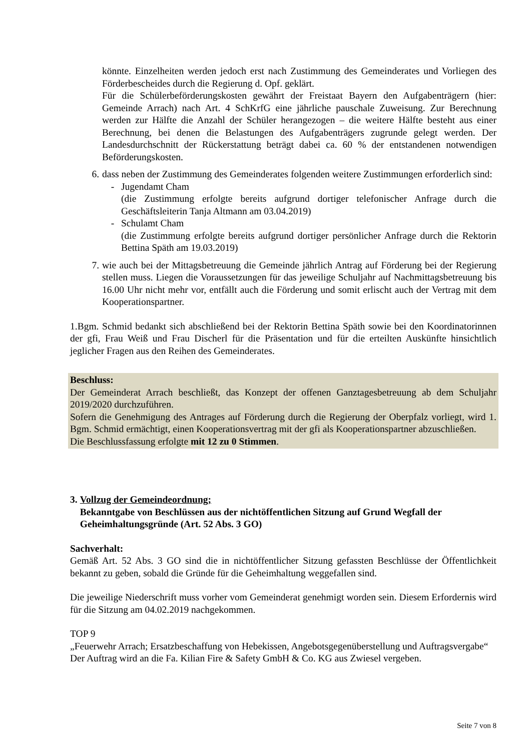könnte. Einzelheiten werden jedoch erst nach Zustimmung des Gemeinderates und Vorliegen des Förderbescheides durch die Regierung d. Opf. geklärt.
Für die Schülerbeförderungskosten gewährt der Freistaat Bayern den Aufgabenträgern (hier: Gemeinde Arrach) nach Art. 4 SchKrfG eine jährliche pauschale Zuweisung. Zur Berechnung werden zur Hälfte die Anzahl der Schüler herangezogen – die weitere Hälfte besteht aus einer Berechnung, bei denen die Belastungen des Aufgabenträgers zugrunde gelegt werden. Der Landesdurchschnitt der Rückerstattung beträgt dabei ca. 60 % der entstandenen notwendigen Beförderungskosten.
6. dass neben der Zustimmung des Gemeinderates folgenden weitere Zustimmungen erforderlich sind:
- Jugendamt Cham
(die Zustimmung erfolgte bereits aufgrund dortiger telefonischer Anfrage durch die Geschäftsleiterin Tanja Altmann am 03.04.2019)
- Schulamt Cham
(die Zustimmung erfolgte bereits aufgrund dortiger persönlicher Anfrage durch die Rektorin Bettina Späth am 19.03.2019)
7. wie auch bei der Mittagsbetreuung die Gemeinde jährlich Antrag auf Förderung bei der Regierung stellen muss. Liegen die Voraussetzungen für das jeweilige Schuljahr auf Nachmittagsbetreuung bis 16.00 Uhr nicht mehr vor, entfällt auch die Förderung und somit erlischt auch der Vertrag mit dem Kooperationspartner.
1.Bgm. Schmid bedankt sich abschließend bei der Rektorin Bettina Späth sowie bei den Koordinatorinnen der gfi, Frau Weiß und Frau Discherl für die Präsentation und für die erteilten Auskünfte hinsichtlich jeglicher Fragen aus den Reihen des Gemeinderates.
Beschluss:
Der Gemeinderat Arrach beschließt, das Konzept der offenen Ganztagesbetreuung ab dem Schuljahr 2019/2020 durchzuführen.
Sofern die Genehmigung des Antrages auf Förderung durch die Regierung der Oberpfalz vorliegt, wird 1. Bgm. Schmid ermächtigt, einen Kooperationsvertrag mit der gfi als Kooperationspartner abzuschließen.
Die Beschlussfassung erfolgte mit 12 zu 0 Stimmen.
3. Vollzug der Gemeindeordnung;
Bekanntgabe von Beschlüssen aus der nichtöffentlichen Sitzung auf Grund Wegfall der Geheimhaltungsgründe (Art. 52 Abs. 3 GO)
Sachverhalt:
Gemäß Art. 52 Abs. 3 GO sind die in nichtöffentlicher Sitzung gefassten Beschlüsse der Öffentlichkeit bekannt zu geben, sobald die Gründe für die Geheimhaltung weggefallen sind.
Die jeweilige Niederschrift muss vorher vom Gemeinderat genehmigt worden sein. Diesem Erfordernis wird für die Sitzung am 04.02.2019 nachgekommen.
TOP 9
„Feuerwehr Arrach; Ersatzbeschaffung von Hebekissen, Angebotsgegenüberstellung und Auftragsvergabe“
Der Auftrag wird an die Fa. Kilian Fire & Safety GmbH & Co. KG aus Zwiesel vergeben.
Seite 7 von 8